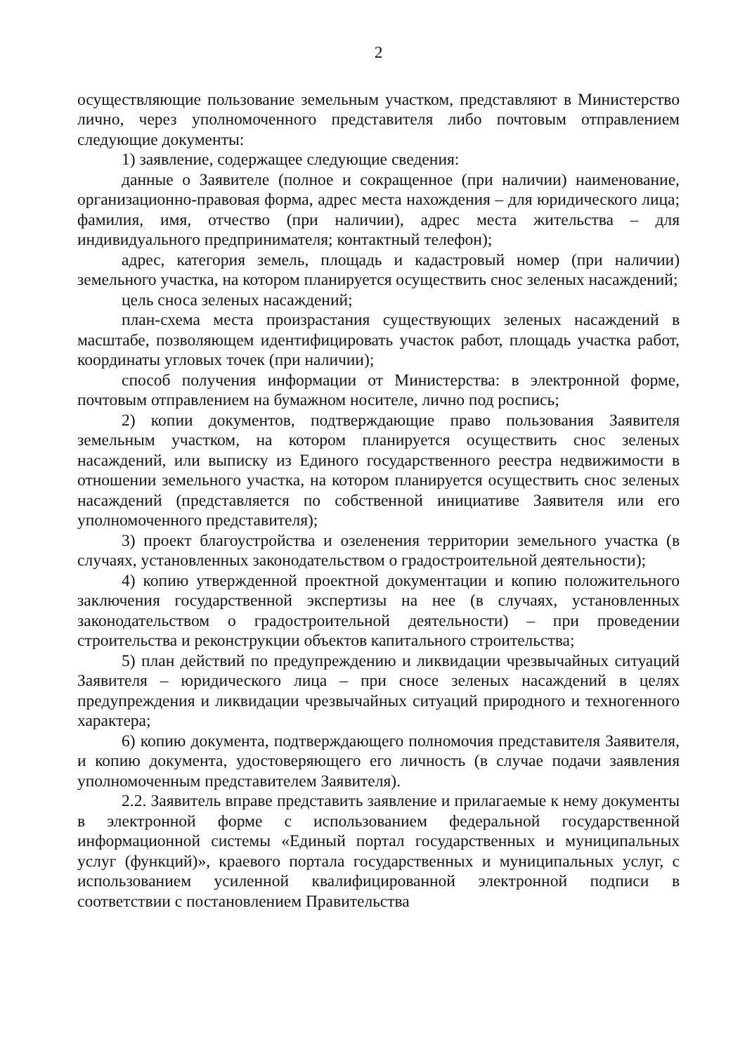2
осуществляющие пользование земельным участком, представляют в Министерство лично, через уполномоченного представителя либо почтовым отправлением следующие документы:
1) заявление, содержащее следующие сведения:
данные о Заявителе (полное и сокращенное (при наличии) наименование, организационно-правовая форма, адрес места нахождения – для юридического лица; фамилия, имя, отчество (при наличии), адрес места жительства – для индивидуального предпринимателя; контактный телефон);
адрес, категория земель, площадь и кадастровый номер (при наличии) земельного участка, на котором планируется осуществить снос зеленых насаждений;
цель сноса зеленых насаждений;
план-схема места произрастания существующих зеленых насаждений в масштабе, позволяющем идентифицировать участок работ, площадь участка работ, координаты угловых точек (при наличии);
способ получения информации от Министерства: в электронной форме, почтовым отправлением на бумажном носителе, лично под роспись;
2) копии документов, подтверждающие право пользования Заявителя земельным участком, на котором планируется осуществить снос зеленых насаждений, или выписку из Единого государственного реестра недвижимости в отношении земельного участка, на котором планируется осуществить снос зеленых насаждений (представляется по собственной инициативе Заявителя или его уполномоченного представителя);
3) проект благоустройства и озеленения территории земельного участка (в случаях, установленных законодательством о градостроительной деятельности);
4) копию утвержденной проектной документации и копию положительного заключения государственной экспертизы на нее (в случаях, установленных законодательством о градостроительной деятельности) – при проведении строительства и реконструкции объектов капитального строительства;
5) план действий по предупреждению и ликвидации чрезвычайных ситуаций Заявителя – юридического лица – при сносе зеленых насаждений в целях предупреждения и ликвидации чрезвычайных ситуаций природного и техногенного характера;
6) копию документа, подтверждающего полномочия представителя Заявителя, и копию документа, удостоверяющего его личность (в случае подачи заявления уполномоченным представителем Заявителя).
2.2. Заявитель вправе представить заявление и прилагаемые к нему документы в электронной форме с использованием федеральной государственной информационной системы «Единый портал государственных и муниципальных услуг (функций)», краевого портала государственных и муниципальных услуг, с использованием усиленной квалифицированной электронной подписи в соответствии с постановлением Правительства